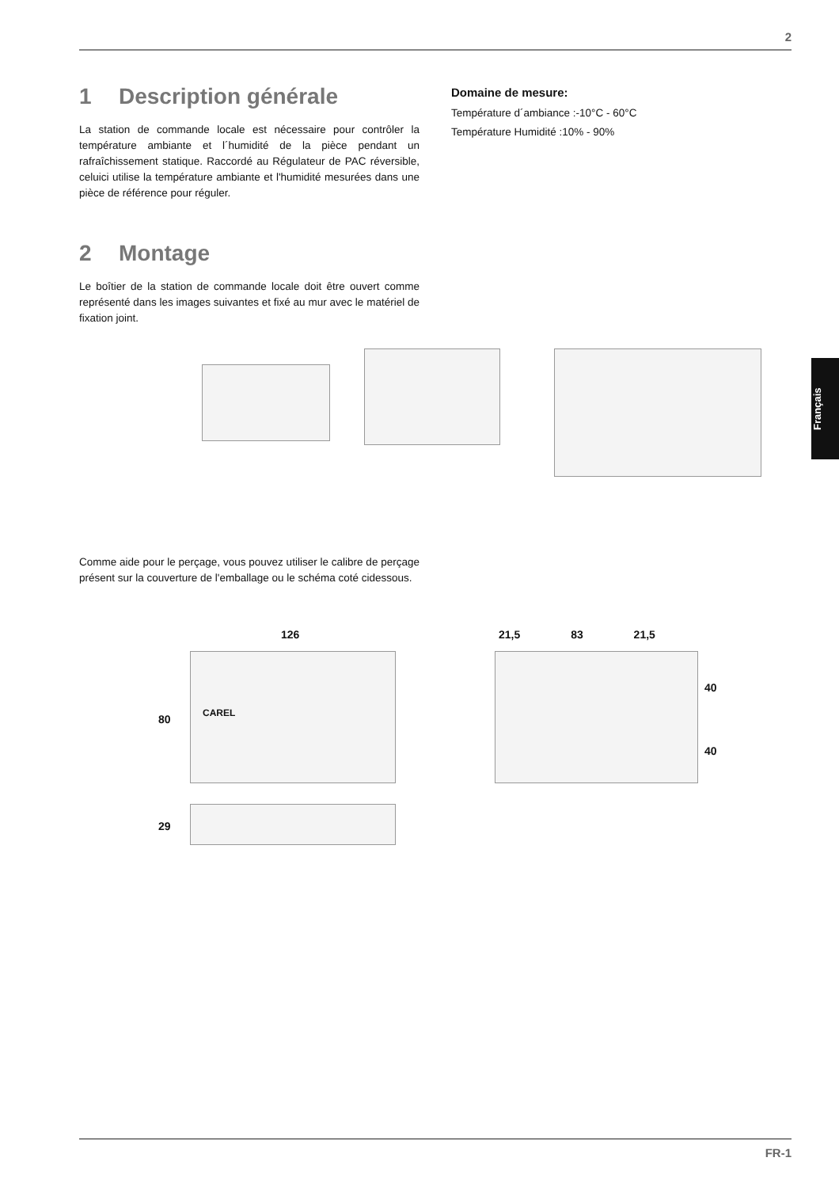2
1 Description générale
La station de commande locale est nécessaire pour contrôler la température ambiante et l´humidité de la pièce pendant un rafraîchissement statique. Raccordé au Régulateur de PAC réversible, celuici utilise la température ambiante et l'humidité mesurées dans une pièce de référence pour réguler.
2 Montage
Le boîtier de la station de commande locale doit être ouvert comme représenté dans les images suivantes et fixé au mur avec le matériel de fixation joint.
Domaine de mesure:
Température d´ambiance :-10°C - 60°C
Température Humidité :10% - 90%
Français
Comme aide pour le perçage, vous pouvez utiliser le calibre de perçage présent sur la couverture de l'emballage ou le schéma coté cidessous.
126
80
29
CAREL
21,5 83 21,5
40
40
FR-1